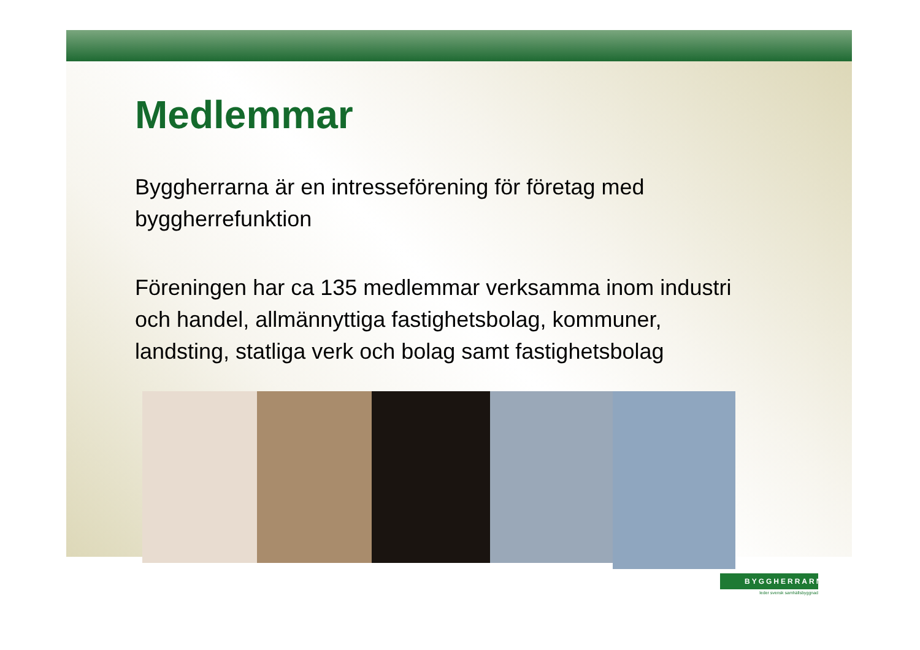Medlemmar
Byggherrarna är en intresseförening för företag med byggherrefunktion
Föreningen har ca 135 medlemmar verksamma inom industri och handel, allmännyttiga fastighetsbolag, kommuner, landsting, statliga verk och bolag samt fastighetsbolag
BYGGHERRARNA
leder svensk samhällsbyggnad